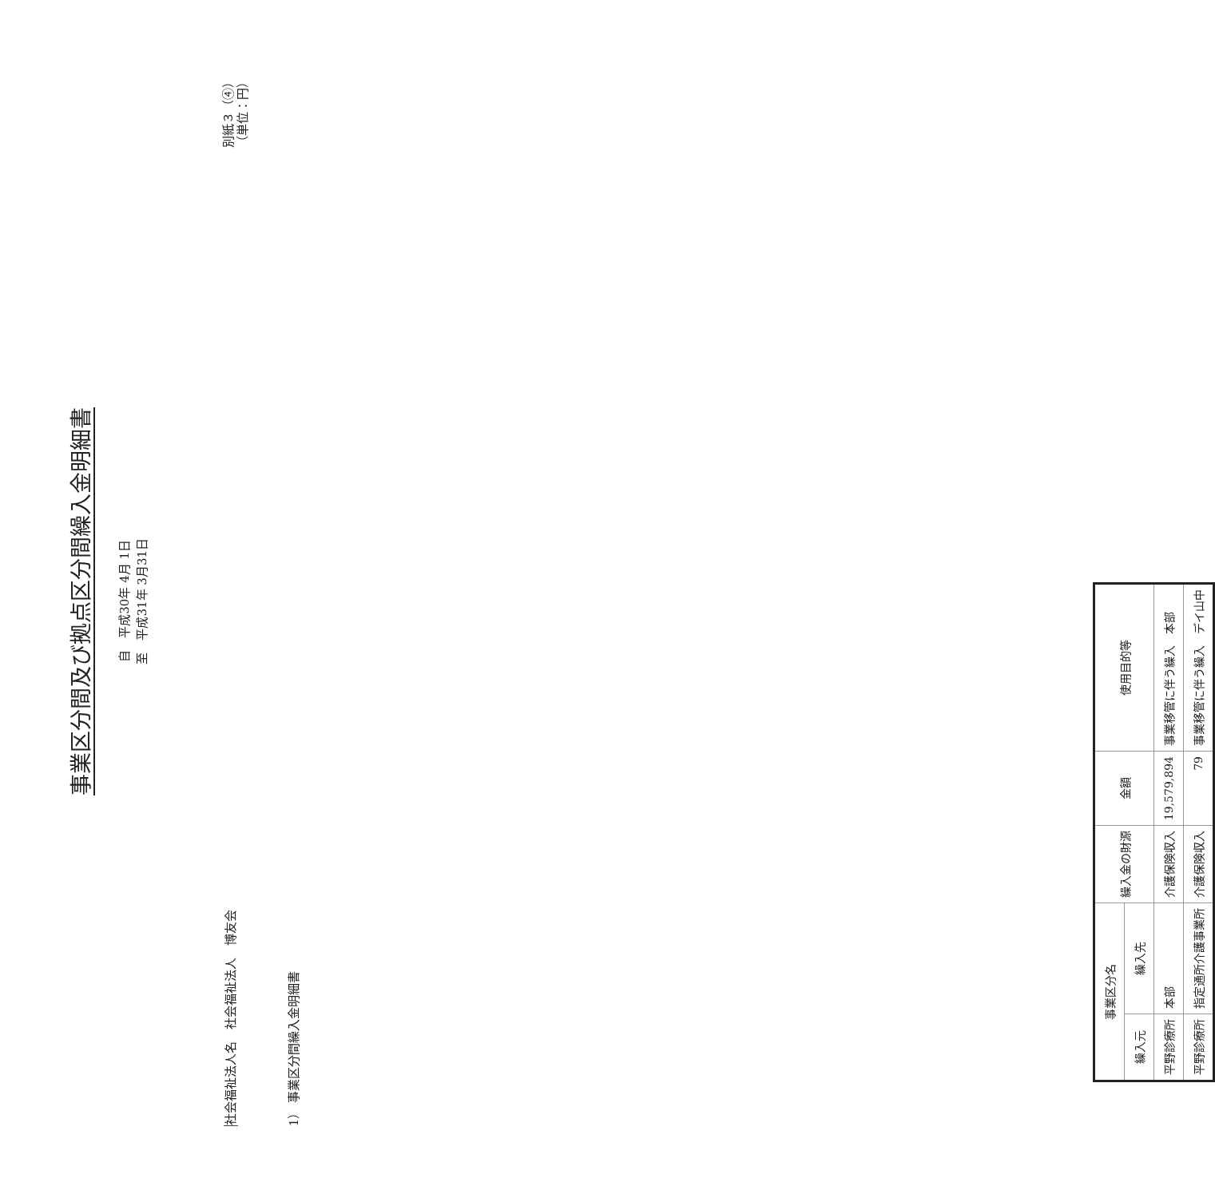事業区分間及び拠点区分間繰入金明細書
自　平成30年 4月 1日
至　平成31年 3月31日
社会福祉法人名　社会福祉法人　博友会
1） 事業区分間繰入金明細書
別紙３（④）
（単位：円）
| 事業区分名 | | 繰入金の財源 | 金額 | 使用目的等 |
| --- | --- | --- | --- | --- |
| 繰入元 | 繰入先 | | | |
| 平野診療所 | 本部 | 介護保険収入 | 19,579,894 | 事業移管に伴う繰入 本部 |
| 平野診療所 | 指定通所介護事業所 | 介護保険収入 | 79 | 事業移管に伴う繰入 デイ山中 |